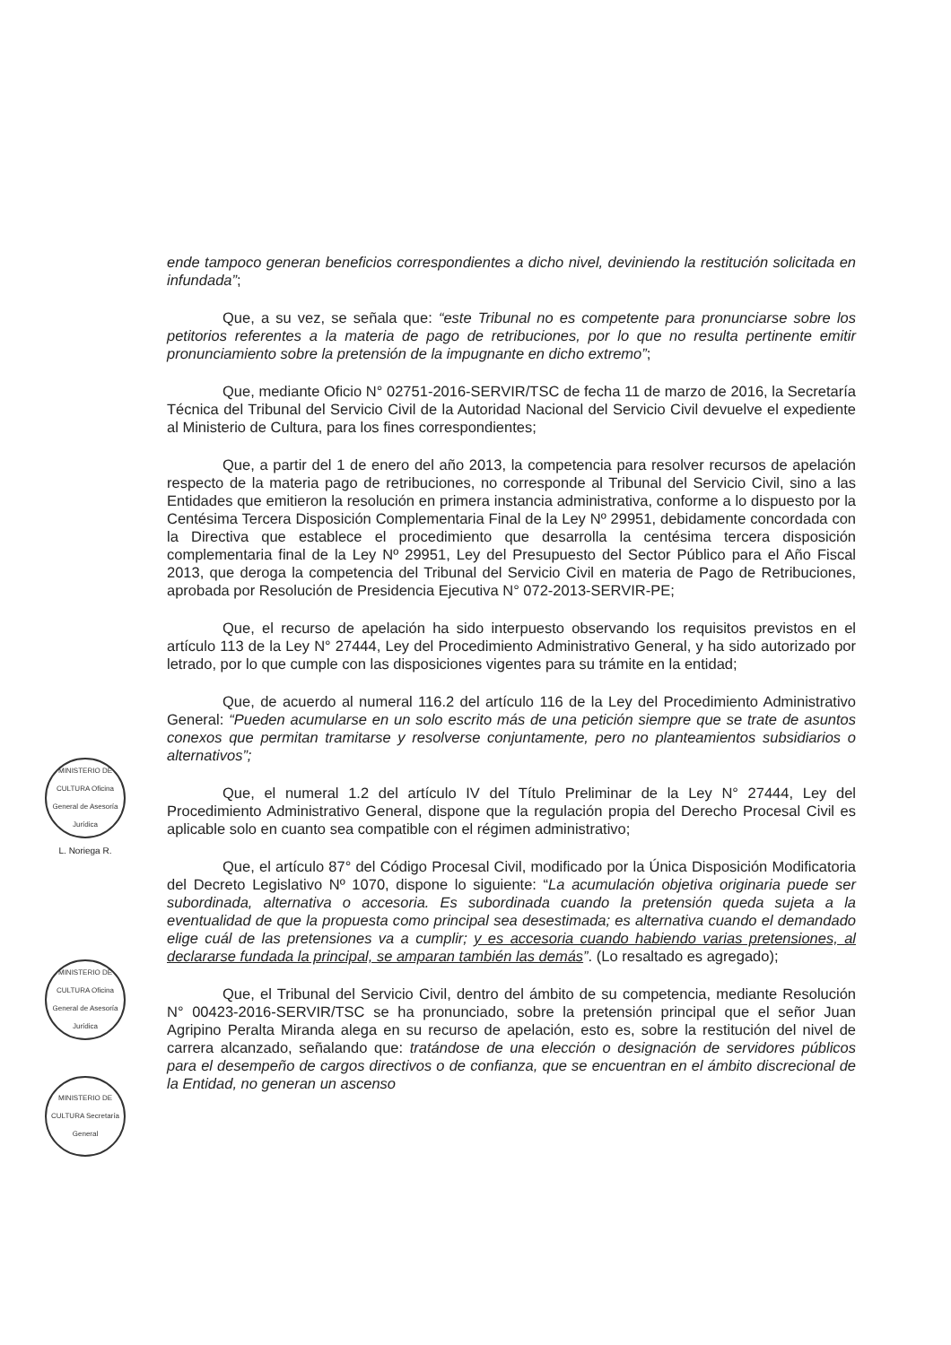ende tampoco generan beneficios correspondientes a dicho nivel, deviniendo la restitución solicitada en infundada”;
Que, a su vez, se señala que: “este Tribunal no es competente para pronunciarse sobre los petitorios referentes a la materia de pago de retribuciones, por lo que no resulta pertinente emitir pronunciamiento sobre la pretensión de la impugnante en dicho extremo”;
Que, mediante Oficio N° 02751-2016-SERVIR/TSC de fecha 11 de marzo de 2016, la Secretaría Técnica del Tribunal del Servicio Civil de la Autoridad Nacional del Servicio Civil devuelve el expediente al Ministerio de Cultura, para los fines correspondientes;
Que, a partir del 1 de enero del año 2013, la competencia para resolver recursos de apelación respecto de la materia pago de retribuciones, no corresponde al Tribunal del Servicio Civil, sino a las Entidades que emitieron la resolución en primera instancia administrativa, conforme a lo dispuesto por la Centésima Tercera Disposición Complementaria Final de la Ley Nº 29951, debidamente concordada con la Directiva que establece el procedimiento que desarrolla la centésima tercera disposición complementaria final de la Ley Nº 29951, Ley del Presupuesto del Sector Público para el Año Fiscal 2013, que deroga la competencia del Tribunal del Servicio Civil en materia de Pago de Retribuciones, aprobada por Resolución de Presidencia Ejecutiva N° 072-2013-SERVIR-PE;
Que, el recurso de apelación ha sido interpuesto observando los requisitos previstos en el artículo 113 de la Ley N° 27444, Ley del Procedimiento Administrativo General, y ha sido autorizado por letrado, por lo que cumple con las disposiciones vigentes para su trámite en la entidad;
Que, de acuerdo al numeral 116.2 del artículo 116 de la Ley del Procedimiento Administrativo General: “Pueden acumularse en un solo escrito más de una petición siempre que se trate de asuntos conexos que permitan tramitarse y resolverse conjuntamente, pero no planteamientos subsidiarios o alternativos”;
Que, el numeral 1.2 del artículo IV del Título Preliminar de la Ley N° 27444, Ley del Procedimiento Administrativo General, dispone que la regulación propia del Derecho Procesal Civil es aplicable solo en cuanto sea compatible con el régimen administrativo;
Que, el artículo 87° del Código Procesal Civil, modificado por la Única Disposición Modificatoria del Decreto Legislativo Nº 1070, dispone lo siguiente: “La acumulación objetiva originaria puede ser subordinada, alternativa o accesoria. Es subordinada cuando la pretensión queda sujeta a la eventualidad de que la propuesta como principal sea desestimada; es alternativa cuando el demandado elige cuál de las pretensiones va a cumplir; y es accesoria cuando habiendo varias pretensiones, al declararse fundada la principal, se amparan también las demás”. (Lo resaltado es agregado);
Que, el Tribunal del Servicio Civil, dentro del ámbito de su competencia, mediante Resolución N° 00423-2016-SERVIR/TSC se ha pronunciado, sobre la pretensión principal que el señor Juan Agripino Peralta Miranda alega en su recurso de apelación, esto es, sobre la restitución del nivel de carrera alcanzado, señalando que: tratándose de una elección o designación de servidores públicos para el desempeño de cargos directivos o de confianza, que se encuentran en el ámbito discrecional de la Entidad, no generan un ascenso
MINISTERIO DE CULTURA Oficina General de Asesoría Jurídica
L. Noriega R.
MINISTERIO DE CULTURA Oficina General de Asesoría Jurídica
MINISTERIO DE CULTURA Secretaría General